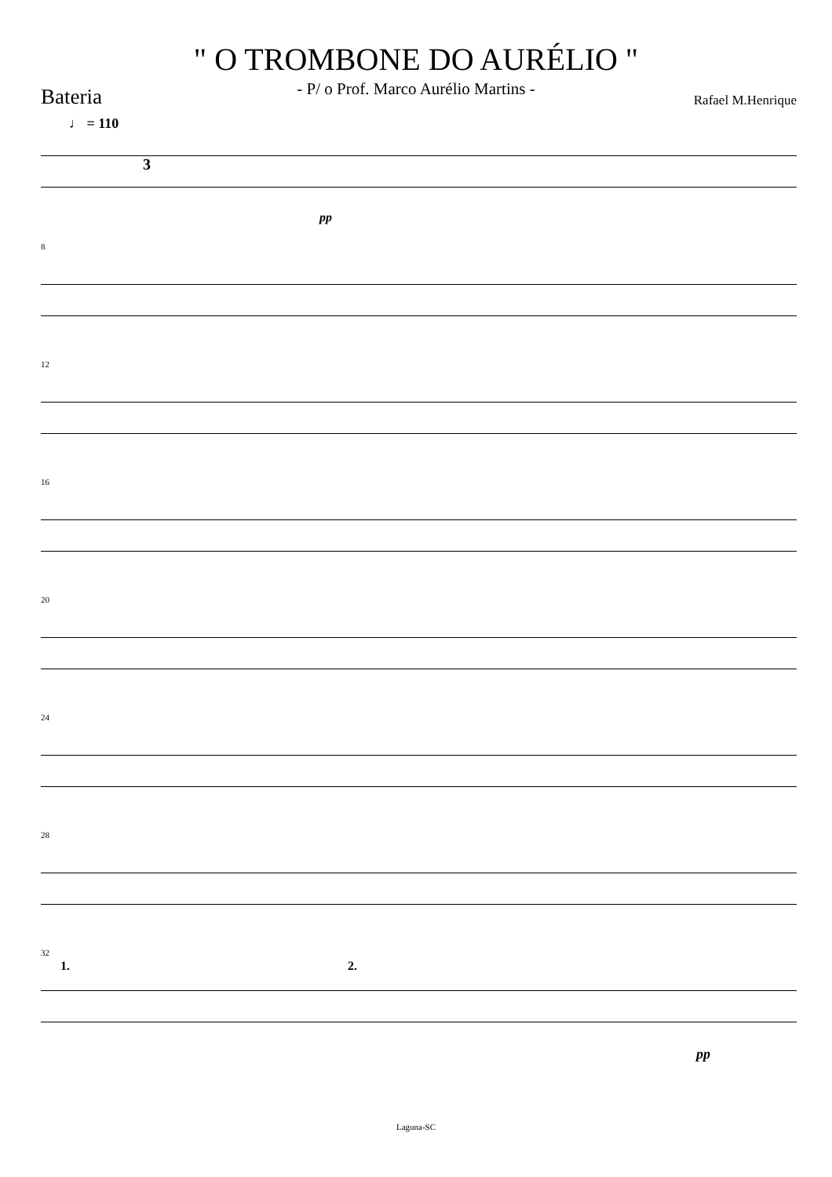" O TROMBONE DO AURÉLIO "
- P/ o Prof. Marco Aurélio Martins -
Bateria
Rafael M.Henrique
♩ = 110
3
pp
8
12
16
20
24
28
32
1. 2.
pp
Laguna-SC